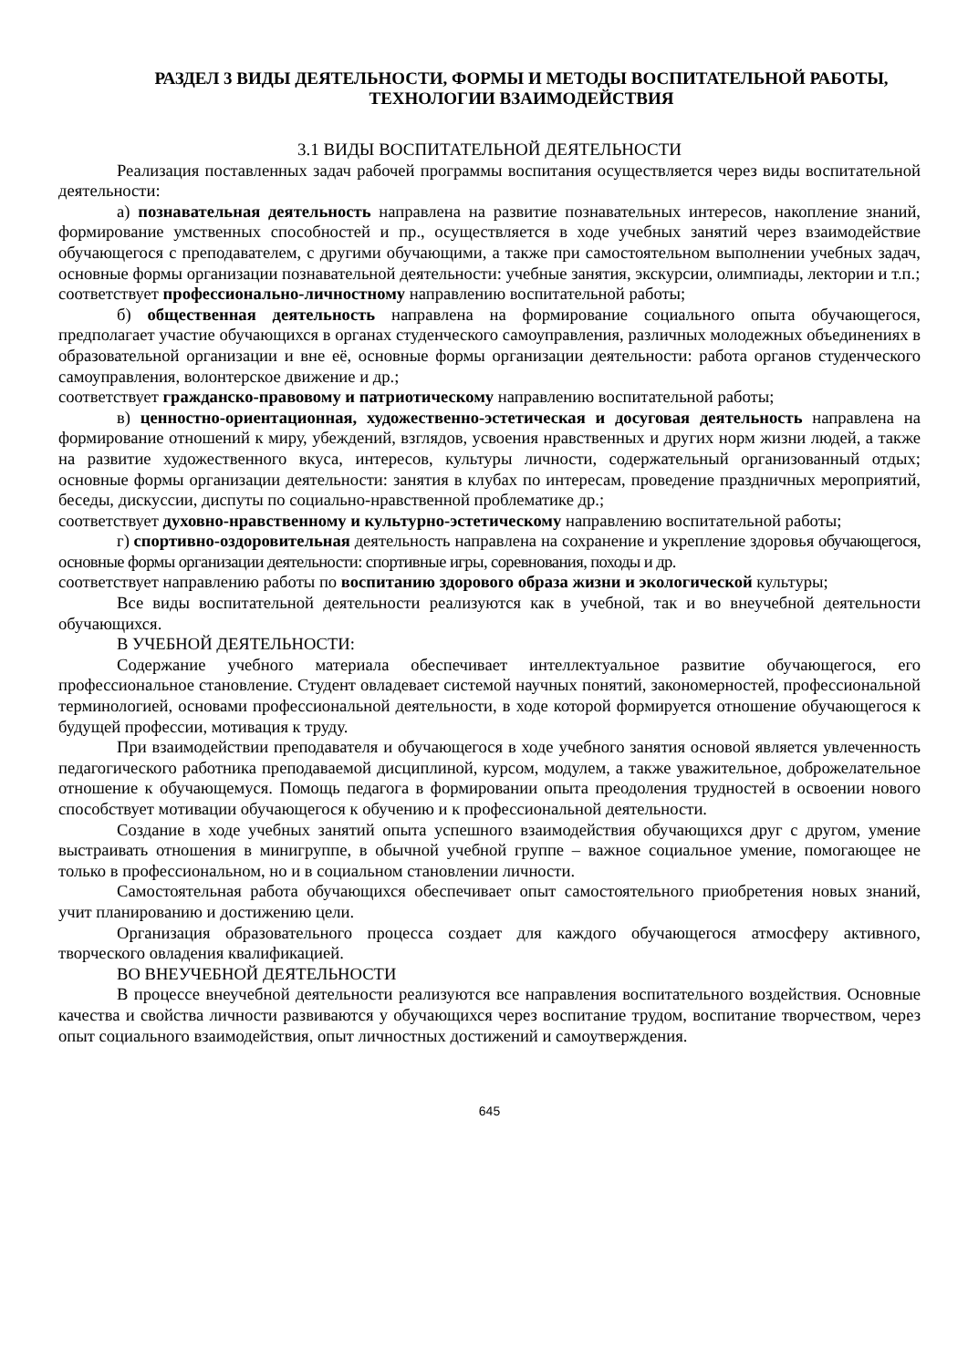РАЗДЕЛ 3 ВИДЫ ДЕЯТЕЛЬНОСТИ, ФОРМЫ И МЕТОДЫ ВОСПИТАТЕЛЬНОЙ РАБОТЫ, ТЕХНОЛОГИИ ВЗАИМОДЕЙСТВИЯ
3.1 ВИДЫ ВОСПИТАТЕЛЬНОЙ ДЕЯТЕЛЬНОСТИ
Реализация поставленных задач рабочей программы воспитания осуществляется через виды воспитательной деятельности:
а) познавательная деятельность направлена на развитие познавательных интересов, накопление знаний, формирование умственных способностей и пр., осуществляется в ходе учебных занятий через взаимодействие обучающегося с преподавателем, с другими обучающими, а также при самостоятельном выполнении учебных задач, основные формы организации познавательной деятельности: учебные занятия, экскурсии, олимпиады, лектории и т.п.;
соответствует профессионально-личностному направлению воспитательной работы;
б) общественная деятельность направлена на формирование социального опыта обучающегося, предполагает участие обучающихся в органах студенческого самоуправления, различных молодежных объединениях в образовательной организации и вне её, основные формы организации деятельности: работа органов студенческого самоуправления, волонтерское движение и др.;
соответствует гражданско-правовому и патриотическому направлению воспитательной работы;
в) ценностно-ориентационная, художественно-эстетическая и досуговая деятельность направлена на формирование отношений к миру, убеждений, взглядов, усвоения нравственных и других норм жизни людей, а также на развитие художественного вкуса, интересов, культуры личности, содержательный организованный отдых; основные формы организации деятельности: занятия в клубах по интересам, проведение праздничных мероприятий, беседы, дискуссии, диспуты по социально-нравственной проблематике др.;
соответствует духовно-нравственному и культурно-эстетическому направлению воспитательной работы;
г) спортивно-оздоровительная деятельность направлена на сохранение и укрепление здоровья обучающегося, основные формы организации деятельности: спортивные игры, соревнования, походы и др.
соответствует направлению работы по воспитанию здорового образа жизни и экологической культуры;
Все виды воспитательной деятельности реализуются как в учебной, так и во внеучебной деятельности обучающихся.
В УЧЕБНОЙ ДЕЯТЕЛЬНОСТИ:
Содержание учебного материала обеспечивает интеллектуальное развитие обучающегося, его профессиональное становление. Студент овладевает системой научных понятий, закономерностей, профессиональной терминологией, основами профессиональной деятельности, в ходе которой формируется отношение обучающегося к будущей профессии, мотивация к труду.
При взаимодействии преподавателя и обучающегося в ходе учебного занятия основой является увлеченность педагогического работника преподаваемой дисциплиной, курсом, модулем, а также уважительное, доброжелательное отношение к обучающемуся. Помощь педагога в формировании опыта преодоления трудностей в освоении нового способствует мотивации обучающегося к обучению и к профессиональной деятельности.
Создание в ходе учебных занятий опыта успешного взаимодействия обучающихся друг с другом, умение выстраивать отношения в минигруппе, в обычной учебной группе – важное социальное умение, помогающее не только в профессиональном, но и в социальном становлении личности.
Самостоятельная работа обучающихся обеспечивает опыт самостоятельного приобретения новых знаний, учит планированию и достижению цели.
Организация образовательного процесса создает для каждого обучающегося атмосферу активного, творческого овладения квалификацией.
ВО ВНЕУЧЕБНОЙ ДЕЯТЕЛЬНОСТИ
В процессе внеучебной деятельности реализуются все направления воспитательного воздействия. Основные качества и свойства личности развиваются у обучающихся через воспитание трудом, воспитание творчеством, через опыт социального взаимодействия, опыт личностных достижений и самоутверждения.
645